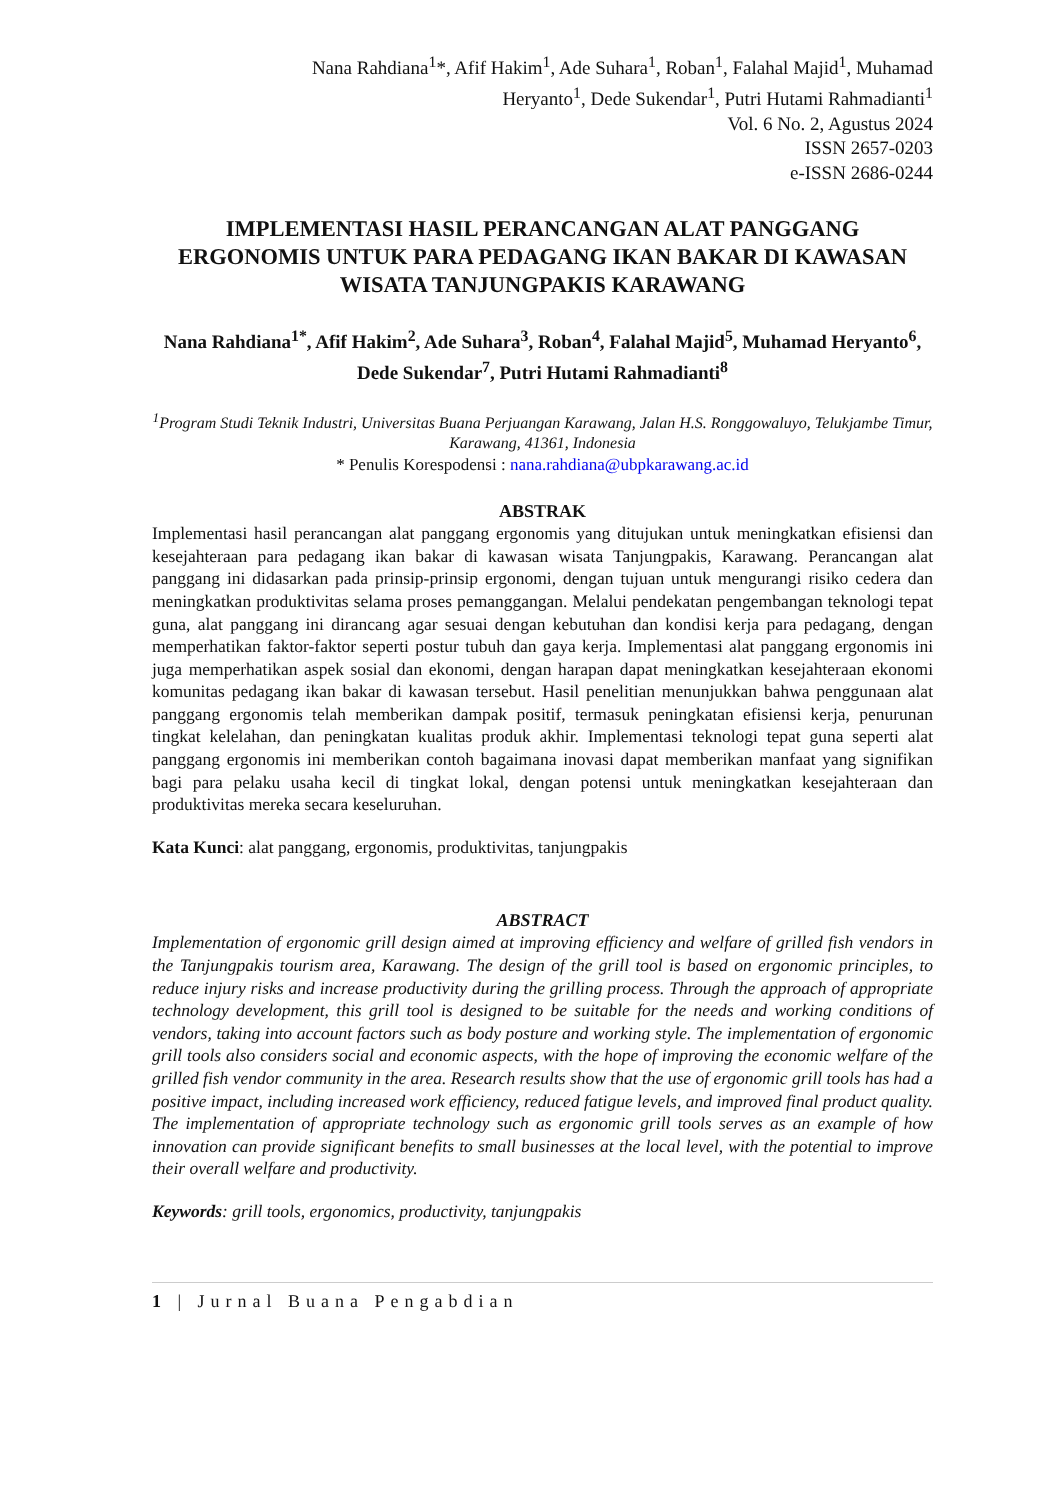Nana Rahdiana<sup>1</sup>*, Afif Hakim<sup>1</sup>, Ade Suhara<sup>1</sup>, Roban<sup>1</sup>, Falahal Majid<sup>1</sup>, Muhamad
Heryanto<sup>1</sup>, Dede Sukendar<sup>1</sup>, Putri Hutami Rahmadianti<sup>1</sup>
Vol. 6 No. 2, Agustus 2024
ISSN 2657-0203
e-ISSN 2686-0244
IMPLEMENTASI HASIL PERANCANGAN ALAT PANGGANG ERGONOMIS UNTUK PARA PEDAGANG IKAN BAKAR DI KAWASAN WISATA TANJUNGPAKIS KARAWANG
Nana Rahdiana<sup>1*</sup>, Afif Hakim<sup>2</sup>, Ade Suhara<sup>3</sup>, Roban<sup>4</sup>, Falahal Majid<sup>5</sup>, Muhamad Heryanto<sup>6</sup>, Dede Sukendar<sup>7</sup>, Putri Hutami Rahmadianti<sup>8</sup>
<sup>1</sup> Program Studi Teknik Industri, Universitas Buana Perjuangan Karawang, Jalan H.S. Ronggowaluyo, Telukjambe Timur, Karawang, 41361, Indonesia
* Penulis Korespodensi : nana.rahdiana@ubpkarawang.ac.id
ABSTRAK
Implementasi hasil perancangan alat panggang ergonomis yang ditujukan untuk meningkatkan efisiensi dan kesejahteraan para pedagang ikan bakar di kawasan wisata Tanjungpakis, Karawang. Perancangan alat panggang ini didasarkan pada prinsip-prinsip ergonomi, dengan tujuan untuk mengurangi risiko cedera dan meningkatkan produktivitas selama proses pemanggangan. Melalui pendekatan pengembangan teknologi tepat guna, alat panggang ini dirancang agar sesuai dengan kebutuhan dan kondisi kerja para pedagang, dengan memperhatikan faktor-faktor seperti postur tubuh dan gaya kerja. Implementasi alat panggang ergonomis ini juga memperhatikan aspek sosial dan ekonomi, dengan harapan dapat meningkatkan kesejahteraan ekonomi komunitas pedagang ikan bakar di kawasan tersebut. Hasil penelitian menunjukkan bahwa penggunaan alat panggang ergonomis telah memberikan dampak positif, termasuk peningkatan efisiensi kerja, penurunan tingkat kelelahan, dan peningkatan kualitas produk akhir. Implementasi teknologi tepat guna seperti alat panggang ergonomis ini memberikan contoh bagaimana inovasi dapat memberikan manfaat yang signifikan bagi para pelaku usaha kecil di tingkat lokal, dengan potensi untuk meningkatkan kesejahteraan dan produktivitas mereka secara keseluruhan.
Kata Kunci: alat panggang, ergonomis, produktivitas, tanjungpakis
ABSTRACT
Implementation of ergonomic grill design aimed at improving efficiency and welfare of grilled fish vendors in the Tanjungpakis tourism area, Karawang. The design of the grill tool is based on ergonomic principles, to reduce injury risks and increase productivity during the grilling process. Through the approach of appropriate technology development, this grill tool is designed to be suitable for the needs and working conditions of vendors, taking into account factors such as body posture and working style. The implementation of ergonomic grill tools also considers social and economic aspects, with the hope of improving the economic welfare of the grilled fish vendor community in the area. Research results show that the use of ergonomic grill tools has had a positive impact, including increased work efficiency, reduced fatigue levels, and improved final product quality. The implementation of appropriate technology such as ergonomic grill tools serves as an example of how innovation can provide significant benefits to small businesses at the local level, with the potential to improve their overall welfare and productivity.
Keywords: grill tools, ergonomics, productivity, tanjungpakis
1 | Jurnal Buana Pengabdian